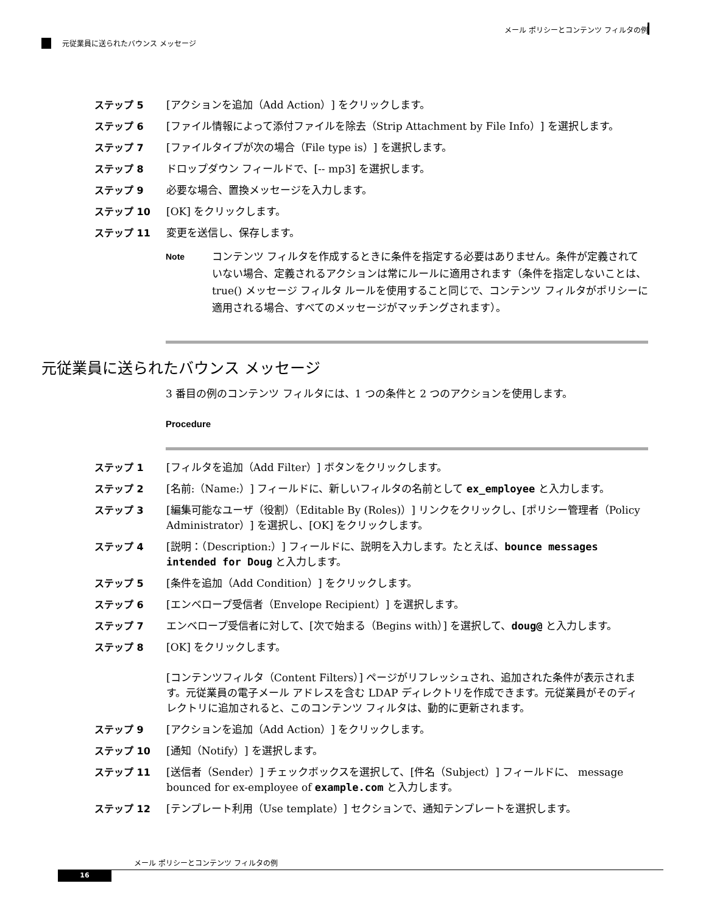メール ポリシーとコンテンツ フィルタの例
元従業員に送られたバウンス メッセージ
ステップ 5 [アクションを追加（Add Action）] をクリックします。
ステップ 6 [ファイル情報によって添付ファイルを除去（Strip Attachment by File Info）] を選択します。
ステップ 7 [ファイルタイプが次の場合（File type is）] を選択します。
ステップ 8 ドロップダウン フィールドで、[-- mp3] を選択します。
ステップ 9 必要な場合、置換メッセージを入力します。
ステップ 10 [OK] をクリックします。
ステップ 11 変更を送信し、保存します。
Note コンテンツ フィルタを作成するときに条件を指定する必要はありません。条件が定義されていない場合、定義されるアクションは常にルールに適用されます（条件を指定しないことは、true() メッセージ フィルタ ルールを使用すること同じで、コンテンツ フィルタがポリシーに適用される場合、すべてのメッセージがマッチングされます）。
元従業員に送られたバウンス メッセージ
3 番目の例のコンテンツ フィルタには、1 つの条件と 2 つのアクションを使用します。
Procedure
ステップ 1 [フィルタを追加（Add Filter）] ボタンをクリックします。
ステップ 2 [名前:（Name:）] フィールドに、新しいフィルタの名前として ex_employee と入力します。
ステップ 3 [編集可能なユーザ（役割）（Editable By (Roles)）] リンクをクリックし、[ポリシー管理者（Policy Administrator）] を選択し、[OK] をクリックします。
ステップ 4 [説明：（Description:）] フィールドに、説明を入力します。たとえば、bounce messages intended for Doug と入力します。
ステップ 5 [条件を追加（Add Condition）] をクリックします。
ステップ 6 [エンベロープ受信者（Envelope Recipient）] を選択します。
ステップ 7 エンベロープ受信者に対して、[次で始まる（Begins with）] を選択して、doug@ と入力します。
ステップ 8 [OK] をクリックします。
[コンテンツフィルタ（Content Filters）] ページがリフレッシュされ、追加された条件が表示されます。元従業員の電子メール アドレスを含む LDAP ディレクトリを作成できます。元従業員がそのディレクトリに追加されると、このコンテンツ フィルタは、動的に更新されます。
ステップ 9 [アクションを追加（Add Action）] をクリックします。
ステップ 10 [通知（Notify）] を選択します。
ステップ 11 [送信者（Sender）] チェックボックスを選択して、[件名（Subject）] フィールドに、 message bounced for ex-employee of example.com と入力します。
ステップ 12 [テンプレート利用（Use template）] セクションで、通知テンプレートを選択します。
メール ポリシーとコンテンツ フィルタの例
16